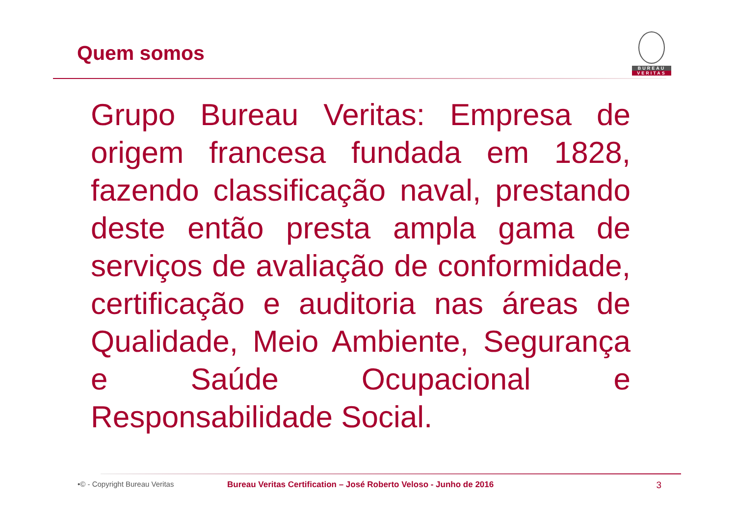Quem somos
BUREAU
VERITAS
Grupo Bureau Veritas: Empresa de origem francesa fundada em 1828, fazendo classificação naval, prestando deste então presta ampla gama de serviços de avaliação de conformidade, certificação e auditoria nas áreas de Qualidade, Meio Ambiente, Segurança e Saúde Ocupacional e Responsabilidade Social.
•© - Copyright Bureau Veritas Bureau Veritas Certification – José Roberto Veloso - Junho de 2016 3